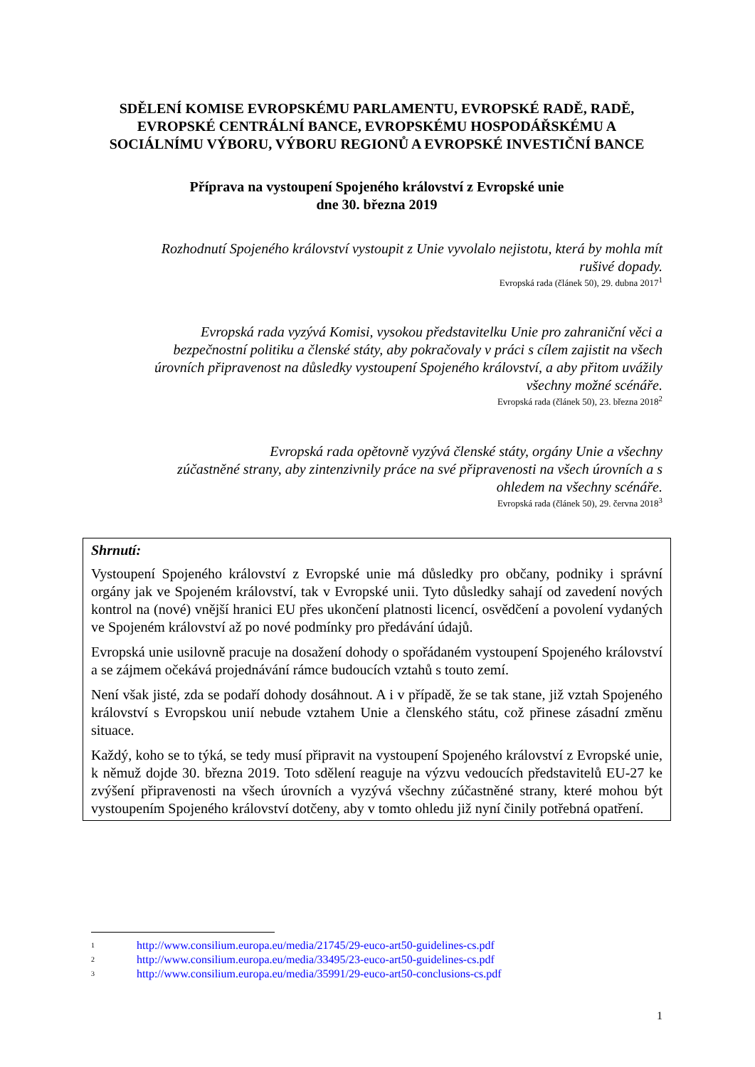SDĚLENÍ KOMISE EVROPSKÉMU PARLAMENTU, EVROPSKÉ RADĚ, RADĚ, EVROPSKÉ CENTRÁLNÍ BANCE, EVROPSKÉMU HOSPODÁŘSKÉMU A SOCIÁLNÍMU VÝBORU, VÝBORU REGIONŮ A EVROPSKÉ INVESTIČNÍ BANCE
Příprava na vystoupení Spojeného království z Evropské unie
dne 30. března 2019
Rozhodnutí Spojeného království vystoupit z Unie vyvolalo nejistotu, která by mohla mít
rušivé dopady.
Evropská rada (článek 50), 29. dubna 2017<sup>1</sup>
Evropská rada vyzývá Komisi, vysokou představitelku Unie pro zahraniční věci a
bezpečnostní politiku a členské státy, aby pokračovaly v práci s cílem zajistit na všech
úrovních připravenost na důsledky vystoupení Spojeného království, a aby přitom uvážily
všechny možné scénáře.
Evropská rada (článek 50), 23. března 2018<sup>2</sup>
Evropská rada opětovně vyzývá členské státy, orgány Unie a všechny
zúčastněné strany, aby zintenzivnily práce na své připravenosti na všech úrovních a s
ohledem na všechny scénáře.
Evropská rada (článek 50), 29. června 2018<sup>3</sup>
Shrnutí:
Vystoupení Spojeného království z Evropské unie má důsledky pro občany, podniky i správní orgány jak ve Spojeném království, tak v Evropské unii. Tyto důsledky sahají od zavedení nových kontrol na (nové) vnější hranici EU přes ukončení platnosti licencí, osvědčení a povolení vydaných ve Spojeném království až po nové podmínky pro předávání údajů.
Evropská unie usilovně pracuje na dosažení dohody o spořádaném vystoupení Spojeného království a se zájmem očekává projednávání rámce budoucích vztahů s touto zemí.
Není však jisté, zda se podaří dohody dosáhnout. A i v případě, že se tak stane, již vztah Spojeného království s Evropskou unií nebude vztahem Unie a členského státu, což přinese zásadní změnu situace.
Každý, koho se to týká, se tedy musí připravit na vystoupení Spojeného království z Evropské unie, k němuž dojde 30. března 2019. Toto sdělení reaguje na výzvu vedoucích představitelů EU-27 ke zvýšení připravenosti na všech úrovních a vyzývá všechny zúčastněné strany, které mohou být vystoupením Spojeného království dotčeny, aby v tomto ohledu již nyní činily potřebná opatření.
<sup>1</sup> http://www.consilium.europa.eu/media/21745/29-euco-art50-guidelines-cs.pdf
<sup>2</sup> http://www.consilium.europa.eu/media/33495/23-euco-art50-guidelines-cs.pdf
<sup>3</sup> http://www.consilium.europa.eu/media/35991/29-euco-art50-conclusions-cs.pdf
1